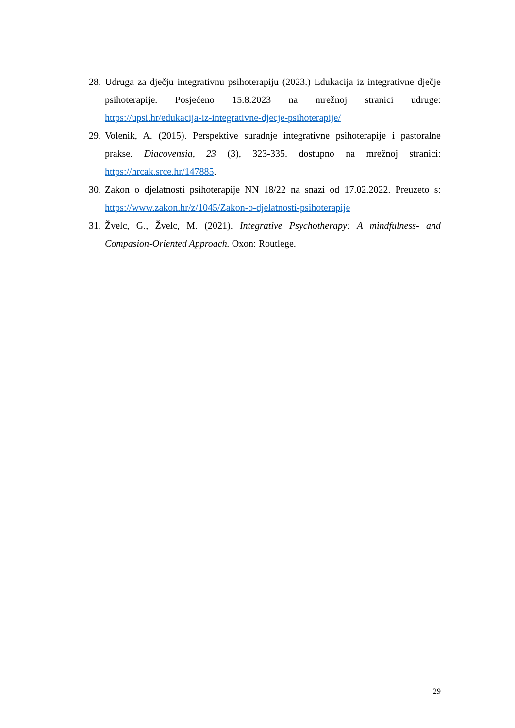28. Udruga za dječju integrativnu psihoterapiju (2023.) Edukacija iz integrativne dječje psihoterapije. Posjećeno 15.8.2023 na mrežnoj stranici udruge: https://upsi.hr/edukacija-iz-integrativne-djecje-psihoterapije/
29. Volenik, A. (2015). Perspektive suradnje integrativne psihoterapije i pastoralne prakse. Diacovensia, 23 (3), 323-335. dostupno na mrežnoj stranici: https://hrcak.srce.hr/147885.
30. Zakon o djelatnosti psihoterapije NN 18/22 na snazi od 17.02.2022. Preuzeto s: https://www.zakon.hr/z/1045/Zakon-o-djelatnosti-psihoterapije
31. Žvelc, G., Žvelc, M. (2021). Integrative Psychotherapy: A mindfulness- and Compasion-Oriented Approach. Oxon: Routlege.
29